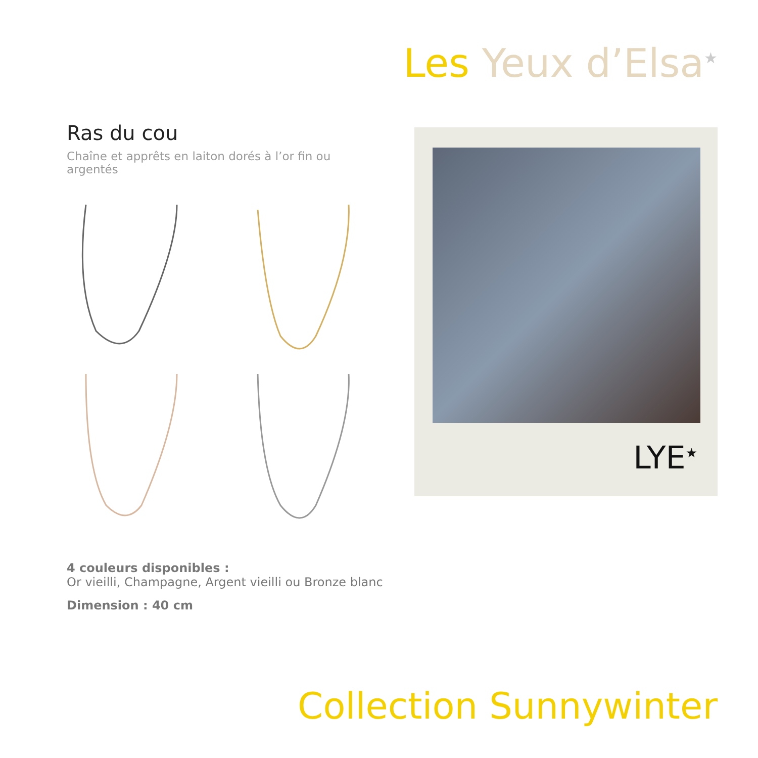Les Yeux d’Elsa<sup>★</sup>
Ras du cou
Chaîne et apprêts en laiton dorés à l’or fin ou argentés
LYE<sup>★</sup>
4 couleurs disponibles :
Or vieilli, Champagne, Argent vieilli ou Bronze blanc
Dimension : 40 cm
Collection Sunnywinter